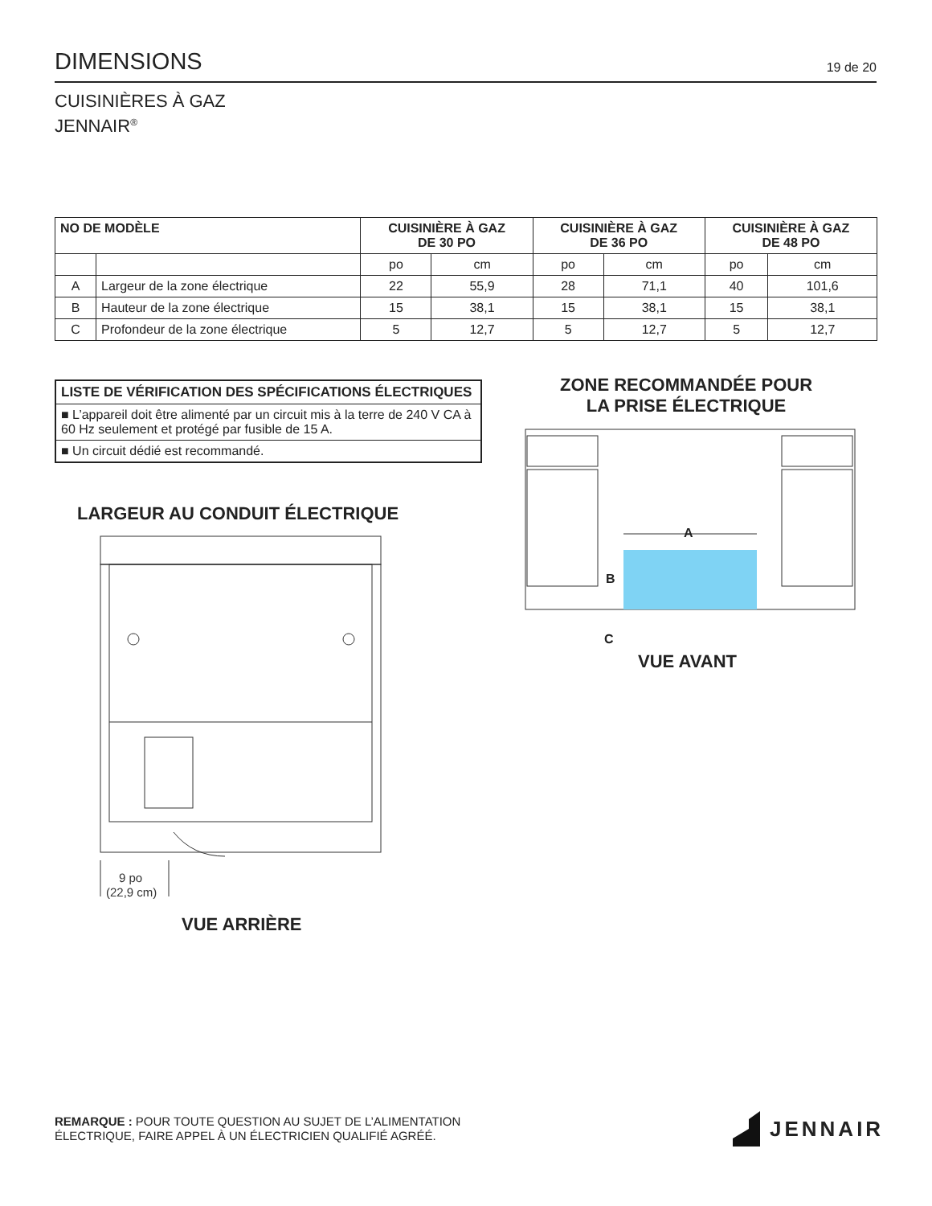DIMENSIONS
19 de 20
CUISINIÈRES À GAZ
JENNAIR<sup>®</sup>
| NO DE MODÈLE | | CUISINIÈRE À GAZ DE 30 PO | | CUISINIÈRE À GAZ DE 36 PO | | CUISINIÈRE À GAZ DE 48 PO | |
| --- | --- | --- | --- | --- | --- | --- | --- |
| | | po | cm | po | cm | po | cm |
| A | Largeur de la zone électrique | 22 | 55,9 | 28 | 71,1 | 40 | 101,6 |
| B | Hauteur de la zone électrique | 15 | 38,1 | 15 | 38,1 | 15 | 38,1 |
| C | Profondeur de la zone électrique | 5 | 12,7 | 5 | 12,7 | 5 | 12,7 |
LISTE DE VÉRIFICATION DES SPÉCIFICATIONS ÉLECTRIQUES
■ L’appareil doit être alimenté par un circuit mis à la terre de 240 V CA à 60 Hz seulement et protégé par fusible de 15 A.
■ Un circuit dédié est recommandé.
LARGEUR AU CONDUIT ÉLECTRIQUE
9 po
(22,9 cm)
VUE ARRIÈRE
ZONE RECOMMANDÉE POUR
LA PRISE ÉLECTRIQUE
A
B
C
VUE AVANT
REMARQUE : POUR TOUTE QUESTION AU SUJET DE L’ALIMENTATION
ÉLECTRIQUE, FAIRE APPEL À UN ÉLECTRICIEN QUALIFIÉ AGRÉÉ.
JENNAIR